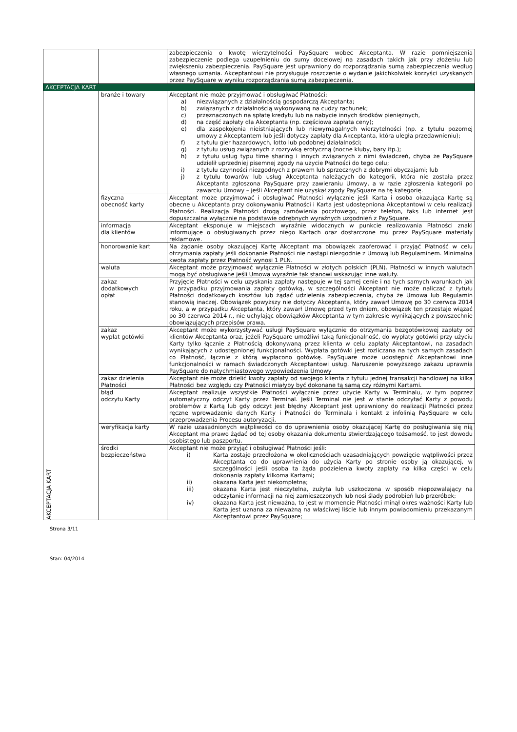| | | zabezpieczenia o kwotę wierzytelności PaySquare wobec Akceptanta. W razie pomniejszenia zabezpieczenie podlega uzupełnieniu do sumy docelowej na zasadach takich jak przy złożeniu lub zwiększeniu zabezpieczenia. PaySquare jest uprawniony do rozporządzania sumą zabezpieczenia według własnego uznania. Akceptantowi nie przysługuje roszczenie o wydanie jakichkolwiek korzyści uzyskanych przez PaySquare w wyniku rozporządzania sumą zabezpieczenia. |
| AKCEPTACJA KART | | |
| AKCEPTACJA KART | branże i towary | Akceptant nie może przyjmować i obsługiwać Płatności: a) niezwiązanych z działalnością gospodarczą Akceptanta; b) związanych z działalnością wykonywaną na cudzy rachunek; c) przeznaczonych na spłatę kredytu lub na nabycie innych środków pieniężnych, d) na część zapłaty dla Akceptanta (np. częściowa zapłata ceny); e) dla zaspokojenia nieistniających lub niewymagalnych wierzytelności (np. z tytułu pozornej umowy z Akceptantem lub jeśli dotyczy zapłaty dla Akceptanta, która uległa przedawnieniu); f) z tytułu gier hazardowych, lotto lub podobnej działalności; g) z tytułu usług związanych z rozrywką erotyczną (nocne kluby, bary itp.); h) z tytułu usług typu time sharing i innych związanych z nimi świadczeń, chyba że PaySquare udzielił uprzedniej pisemnej zgody na użycie Płatności do tego celu; i) z tytułu czynności niezgodnych z prawem lub sprzecznych z dobrymi obyczajami; lub j) z tytułu towarów lub usług Akceptanta należących do kategorii, która nie została przez Akceptanta zgłoszona PaySquare przy zawieraniu Umowy, a w razie zgłoszenia kategorii po zawarciu Umowy – jeśli Akceptant nie uzyskał zgody PaySquare na tę kategorię. |
| | fizyczna obecność karty | Akceptant może przyjmować i obsługiwać Płatności wyłącznie jeśli Karta i osoba okazująca Kartę są obecne u Akceptanta przy dokonywaniu Płatności i Karta jest udostępniona Akceptantowi w celu realizacji Płatności. Realizacja Płatności drogą zamówienia pocztowego, przez telefon, faks lub internet jest dopuszczalna wyłącznie na podstawie odrębnych wyraźnych uzgodnień z PaySquare. |
| | informacja dla klientów | Akceptant eksponuje w miejscach wyraźnie widocznych w punkcie realizowania Płatności znaki informujące o obsługiwanych przez niego Kartach oraz dostarczone mu przez PaySquare materiały reklamowe. |
| | honorowanie kart | Na żądanie osoby okazującej Kartę Akceptant ma obowiązek zaoferować i przyjąć Płatność w celu otrzymania zapłaty jeśli dokonanie Płatności nie nastąpi niezgodnie z Umową lub Regulaminem. Minimalna kwota zapłaty przez Płatność wynosi 1 PLN. |
| | waluta | Akceptant może przyjmować wyłącznie Płatności w złotych polskich (PLN). Płatności w innych walutach mogą być obsługiwane jeśli Umowa wyraźnie tak stanowi wskazując inne waluty. |
| | zakaz dodatkowych opłat | Przyjęcie Płatności w celu uzyskania zapłaty następuje w tej samej cenie i na tych samych warunkach jak w przypadku przyjmowania zapłaty gotówką, w szczególności Akceptant nie może naliczać z tytułu Płatności dodatkowych kosztów lub żądać udzielenia zabezpieczenia, chyba że Umowa lub Regulamin stanowią inaczej. Obowiązek powyższy nie dotyczy Akceptanta, który zawarł Umowę po 30 czerwca 2014 roku, a w przypadku Akceptanta, który zawarł Umowę przed tym dniem, obowiązek ten przestaje wiązać po 30 czerwca 2014 r., nie uchylając obowiązków Akceptanta w tym zakresie wynikających z powszechnie obowiązujących przepisów prawa. |
| | zakaz wypłat gotówki | Akceptant może wykorzystywać usługi PaySquare wyłącznie do otrzymania bezgotówkowej zapłaty od klientów Akceptanta oraz, jeżeli PaySquare umożliwi taką funkcjonalność, do wypłaty gotówki przy użyciu Karty tylko łącznie z Płatnością dokonywaną przez klienta w celu zapłaty Akceptantowi, na zasadach wynikających z udostępnionej funkcjonalności. Wypłata gotówki jest rozliczana na tych samych zasadach co Płatność, łącznie z którą wypłacono gotówkę. PaySquare może udostępnić Akceptantowi inne funkcjonalności w ramach świadczonych Akceptantowi usług. Naruszenie powyższego zakazu uprawnia PaySquare do natychmiastowego wypowiedzenia Umowy |
| | zakaz dzielenia Płatności | Akceptant nie może dzielić kwoty zapłaty od swojego klienta z tytułu jednej transakcji handlowej na kilka Płatności bez względu czy Płatności miałyby być dokonane tą samą czy różnymi Kartami. |
| | błąd odczytu Karty | Akceptant realizuje wszystkie Płatności wyłącznie przez użycie Karty w Terminalu, w tym poprzez automatyczny odczyt Karty przez Terminal. Jeśli Terminal nie jest w stanie odczytać Karty z powodu problemów z Kartą lub gdy odczyt jest błędny Akceptant jest uprawniony do realizacji Płatności przez ręczne wprowadzenie danych Karty i Płatności do Terminala i kontakt z infolinią PaySquare w celu przeprowadzenia Procesu autoryzacji. |
| | weryfikacja karty | W razie uzasadnionych wątpliwości co do uprawnienia osoby okazującej Kartę do posługiwania się nią Akceptant ma prawo żądać od tej osoby okazania dokumentu stwierdzającego tożsamość, to jest dowodu osobistego lub paszportu. |
| | środki bezpieczeństwa | Akceptant nie może przyjąć i obsługiwać Płatności jeśli: i) Karta zostaje przedłożona w okolicznościach uzasadniających powzięcie wątpliwości przez Akceptanta co do uprawnienia do użycia Karty po stronie osoby ją okazującej, w szczególności jeśli osoba ta żąda podzielenia kwoty zapłaty na kilka części w celu dokonania zapłaty kilkoma Kartami; ii) okazana Karta jest niekompletna; iii) okazana Karta jest nieczytelna, zużyta lub uszkodzona w sposób niepozwalający na odczytanie informacji na niej zamieszczonych lub nosi ślady podrobień lub przeróbek; iv) okazana Karta jest nieważna, to jest w momencie Płatności minął okres ważności Karty lub Karta jest uznana za nieważną na właściwej liście lub innym powiadomieniu przekazanym Akceptantowi przez PaySquare; |
Strona 3/11
Stan: 04/2014